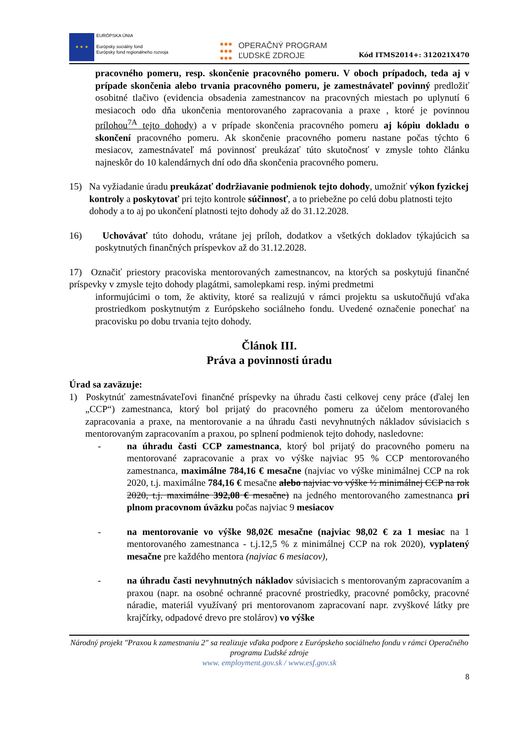★ ★ ★
EURÓPSKA ÚNIA
Európsky sociálny fond
Európsky fond regionálneho rozvoja
●●●
●●●
●●●
OPERAČNÝ PROGRAM
ĽUDSKÉ ZDROJE
Kód ITMS2014+: 312021X470
pracovného pomeru, resp. skončenie pracovného pomeru. V oboch prípadoch, teda aj v prípade skončenia alebo trvania pracovného pomeru, je zamestnávateľ povinný predložiť osobitné tlačivo (evidencia obsadenia zamestnancov na pracovných miestach po uplynutí 6 mesiacoch odo dňa ukončenia mentorovaného zapracovania a praxe , ktoré je povinnou prílohou<sup>7A</sup> tejto dohody) a v prípade skončenia pracovného pomeru aj kópiu dokladu o skončení pracovného pomeru. Ak skončenie pracovného pomeru nastane počas týchto 6 mesiacov, zamestnávateľ má povinnosť preukázať túto skutočnosť v zmysle tohto článku najneskôr do 10 kalendárnych dní odo dňa skončenia pracovného pomeru.
15) Na vyžiadanie úradu preukázať dodržiavanie podmienok tejto dohody, umožniť výkon fyzickej kontroly a poskytovať pri tejto kontrole súčinnosť, a to priebežne po celú dobu platnosti tejto dohody a to aj po ukončení platnosti tejto dohody až do 31.12.2028.
16) Uchovávať túto dohodu, vrátane jej príloh, dodatkov a všetkých dokladov týkajúcich sa poskytnutých finančných príspevkov až do 31.12.2028.
17) Označiť priestory pracoviska mentorovaných zamestnancov, na ktorých sa poskytujú finančné príspevky v zmysle tejto dohody plagátmi, samolepkami resp. inými predmetmi
informujúcimi o tom, že aktivity, ktoré sa realizujú v rámci projektu sa uskutočňujú vďaka prostriedkom poskytnutým z Európskeho sociálneho fondu. Uvedené označenie ponechať na pracovisku po dobu trvania tejto dohody.
Článok III.
Práva a povinnosti úradu
Úrad sa zaväzuje:
1) Poskytnúť zamestnávateľovi finančné príspevky na úhradu časti celkovej ceny práce (ďalej len „CCP“) zamestnanca, ktorý bol prijatý do pracovného pomeru za účelom mentorovaného zapracovania a praxe, na mentorovanie a na úhradu časti nevyhnutných nákladov súvisiacich s mentorovaným zapracovaním a praxou, po splnení podmienok tejto dohody, nasledovne:
- na úhradu časti CCP zamestnanca, ktorý bol prijatý do pracovného pomeru na mentorované zapracovanie a prax vo výške najviac 95 % CCP mentorovaného zamestnanca, maximálne 784,16 € mesačne (najviac vo výške minimálnej CCP na rok 2020, t.j. maximálne 784,16 € mesačne alebo najviac vo výške ½ minimálnej CCP na rok 2020, t.j. maximálne 392,08 € mesačne) na jedného mentorovaného zamestnanca pri plnom pracovnom úväzku počas najviac 9 mesiacov
- na mentorovanie vo výške 98,02€ mesačne (najviac 98,02 € za 1 mesiac na 1 mentorovaného zamestnanca - t.j.12,5 % z minimálnej CCP na rok 2020), vyplatený mesačne pre každého mentora (najviac 6 mesiacov),
- na úhradu časti nevyhnutných nákladov súvisiacich s mentorovaným zapracovaním a praxou (napr. na osobné ochranné pracovné prostriedky, pracovné pomôcky, pracovné náradie, materiál využívaný pri mentorovanom zapracovaní napr. zvyškové látky pre krajčírky, odpadové drevo pre stolárov) vo výške
Národný projekt "Praxou k zamestnaniu 2" sa realizuje vďaka podpore z Európskeho sociálneho fondu v rámci Operačného programu Ľudské zdroje
www. employment.gov.sk / www.esf.gov.sk
8